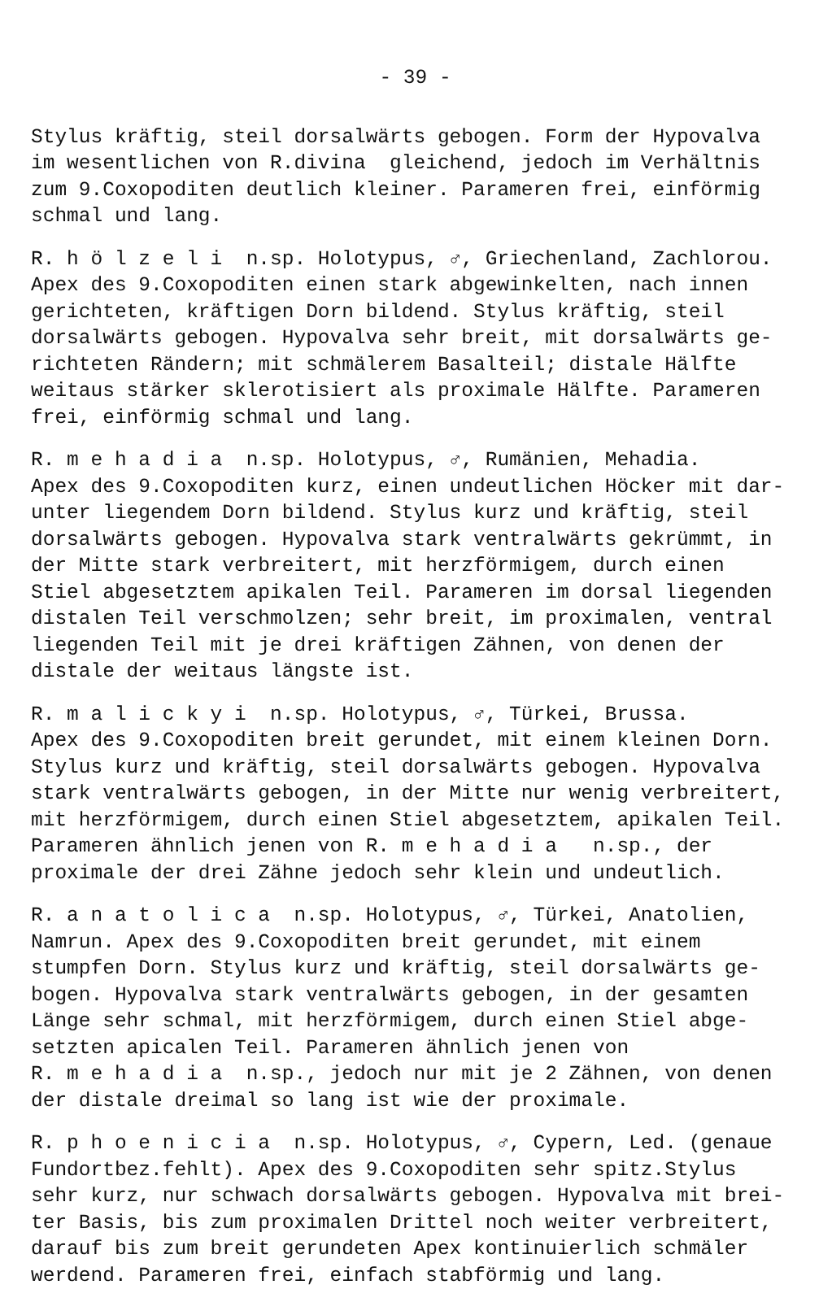- 39 -
Stylus kräftig, steil dorsalwärts gebogen. Form der Hypovalva im wesentlichen von R.divina gleichend, jedoch im Verhältnis zum 9.Coxopoditen deutlich kleiner. Parameren frei, einförmig schmal und lang.
R. h ö l z e l i n.sp. Holotypus, ♂, Griechenland, Zachlorou. Apex des 9.Coxopoditen einen stark abgewinkelten, nach innen gerichteten, kräftigen Dorn bildend. Stylus kräftig, steil dorsalwärts gebogen. Hypovalva sehr breit, mit dorsalwärts ge- richteten Rändern; mit schmälerem Basalteil; distale Hälfte weitaus stärker sklerotisiert als proximale Hälfte. Parameren frei, einförmig schmal und lang.
R. m e h a d i a n.sp. Holotypus, ♂, Rumänien, Mehadia. Apex des 9.Coxopoditen kurz, einen undeutlichen Höcker mit dar- unter liegendem Dorn bildend. Stylus kurz und kräftig, steil dorsalwärts gebogen. Hypovalva stark ventralwärts gekrümmt, in der Mitte stark verbreitert, mit herzförmigem, durch einen Stiel abgesetztem apikalen Teil. Parameren im dorsal liegenden distalen Teil verschmolzen; sehr breit, im proximalen, ventral liegenden Teil mit je drei kräftigen Zähnen, von denen der distale der weitaus längste ist.
R. m a l i c k y i n.sp. Holotypus, ♂, Türkei, Brussa. Apex des 9.Coxopoditen breit gerundet, mit einem kleinen Dorn. Stylus kurz und kräftig, steil dorsalwärts gebogen. Hypovalva stark ventralwärts gebogen, in der Mitte nur wenig verbreitert, mit herzförmigem, durch einen Stiel abgesetztem, apikalen Teil. Parameren ähnlich jenen von R. m e h a d i a n.sp., der proximale der drei Zähne jedoch sehr klein und undeutlich.
R. a n a t o l i c a n.sp. Holotypus, ♂, Türkei, Anatolien, Namrun. Apex des 9.Coxopoditen breit gerundet, mit einem stumpfen Dorn. Stylus kurz und kräftig, steil dorsalwärts ge- bogen. Hypovalva stark ventralwärts gebogen, in der gesamten Länge sehr schmal, mit herzförmigem, durch einen Stiel abge- setzten apicalen Teil. Parameren ähnlich jenen von R. m e h a d i a n.sp., jedoch nur mit je 2 Zähnen, von denen der distale dreimal so lang ist wie der proximale.
R. p h o e n i c i a n.sp. Holotypus, ♂, Cypern, Led. (genaue Fundortbez.fehlt). Apex des 9.Coxopoditen sehr spitz.Stylus sehr kurz, nur schwach dorsalwärts gebogen. Hypovalva mit brei- ter Basis, bis zum proximalen Drittel noch weiter verbreitert, darauf bis zum breit gerundeten Apex kontinuierlich schmäler werdend. Parameren frei, einfach stabförmig und lang.